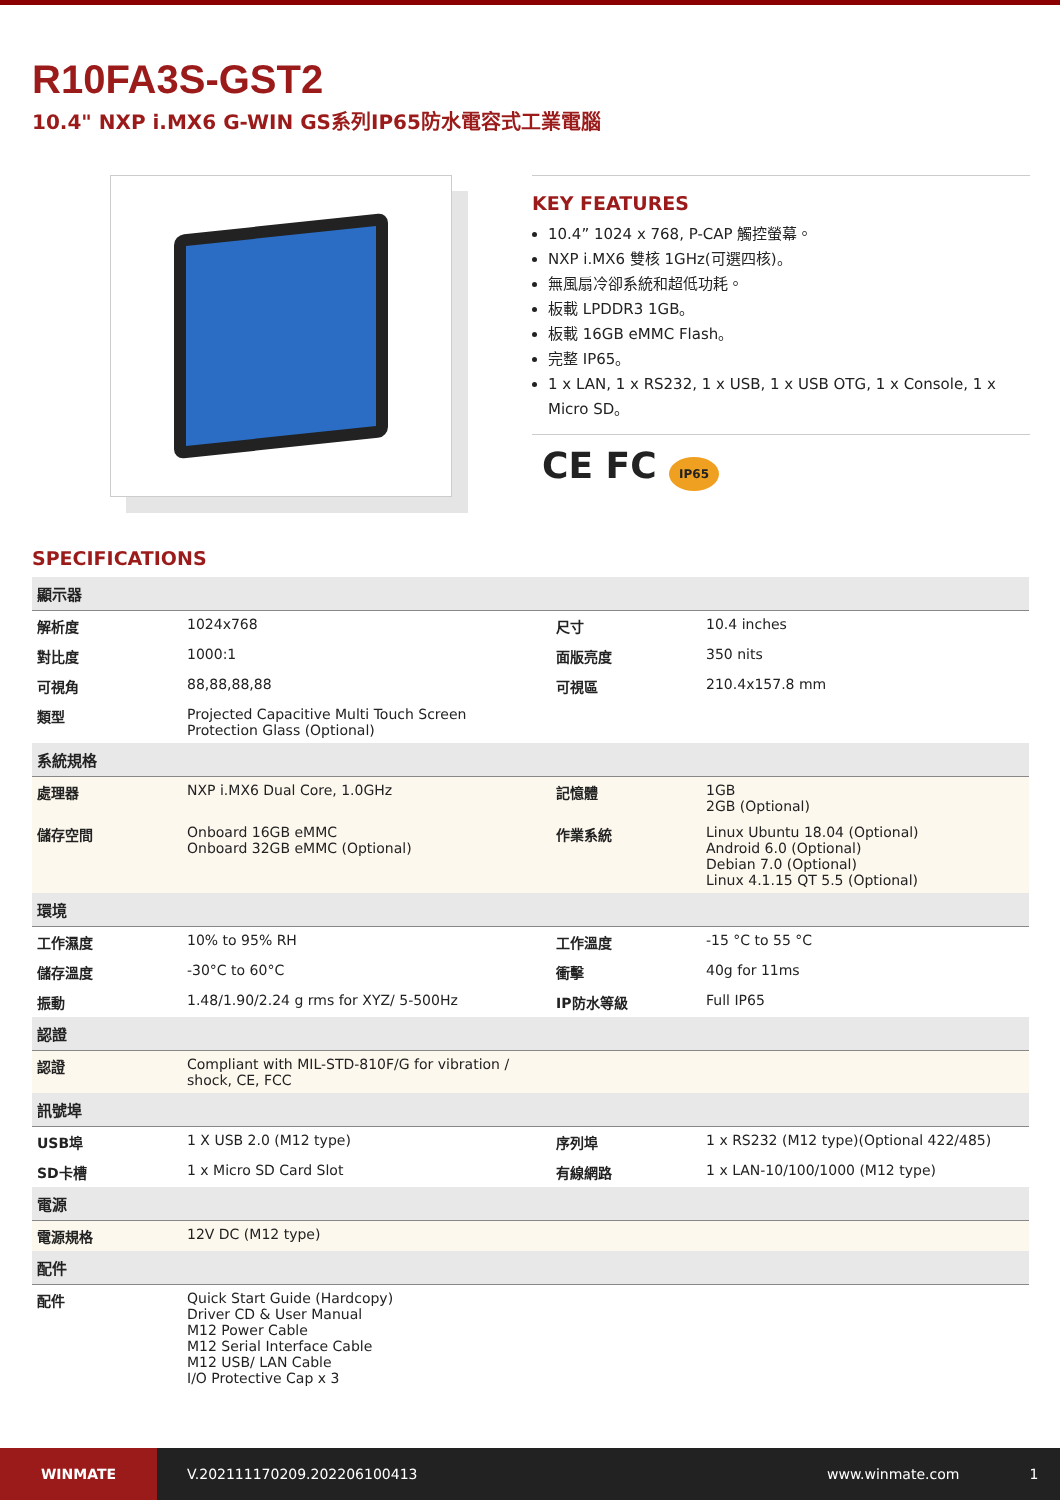R10FA3S-GST2
10.4" NXP i.MX6 G-WIN GS系列IP65防水電容式工業電腦
KEY FEATURES
10.4” 1024 x 768, P-CAP 觸控螢幕。
NXP i.MX6 雙核 1GHz(可選四核)。
無風扇冷卻系統和超低功耗。
板載 LPDDR3 1GB。
板載 16GB eMMC Flash。
完整 IP65。
1 x LAN, 1 x RS232, 1 x USB, 1 x USB OTG, 1 x Console, 1 x Micro SD。
CE FC IP65
SPECIFICATIONS
| 顯示器 | | | |
| --- | --- | --- | --- |
| 解析度 | 1024x768 | 尺寸 | 10.4 inches |
| 對比度 | 1000:1 | 面版亮度 | 350 nits |
| 可視角 | 88,88,88,88 | 可視區 | 210.4x157.8 mm |
| 類型 | Projected Capacitive Multi Touch Screen Protection Glass (Optional) | | |
| 系統規格 | | | |
| 處理器 | NXP i.MX6 Dual Core, 1.0GHz | 記憶體 | 1GB 2GB (Optional) |
| 儲存空間 | Onboard 16GB eMMC Onboard 32GB eMMC (Optional) | 作業系統 | Linux Ubuntu 18.04 (Optional) Android 6.0 (Optional) Debian 7.0 (Optional) Linux 4.1.15 QT 5.5 (Optional) |
| 環境 | | | |
| 工作濕度 | 10% to 95% RH | 工作溫度 | -15 °C to 55 °C |
| 儲存溫度 | -30°C to 60°C | 衝擊 | 40g for 11ms |
| 振動 | 1.48/1.90/2.24 g rms for XYZ/ 5-500Hz | IP防水等級 | Full IP65 |
| 認證 | | | |
| 認證 | Compliant with MIL-STD-810F/G for vibration / shock, CE, FCC | | |
| 訊號埠 | | | |
| USB埠 | 1 X USB 2.0 (M12 type) | 序列埠 | 1 x RS232 (M12 type)(Optional 422/485) |
| SD卡槽 | 1 x Micro SD Card Slot | 有線網路 | 1 x LAN-10/100/1000 (M12 type) |
| 電源 | | | |
| 電源規格 | 12V DC (M12 type) | | |
| 配件 | | | |
| 配件 | Quick Start Guide (Hardcopy) Driver CD & User Manual M12 Power Cable M12 Serial Interface Cable M12 USB/ LAN Cable I/O Protective Cap x 3 | | |
WINMATE
V.202111170209.202206100413 www.winmate.com 1